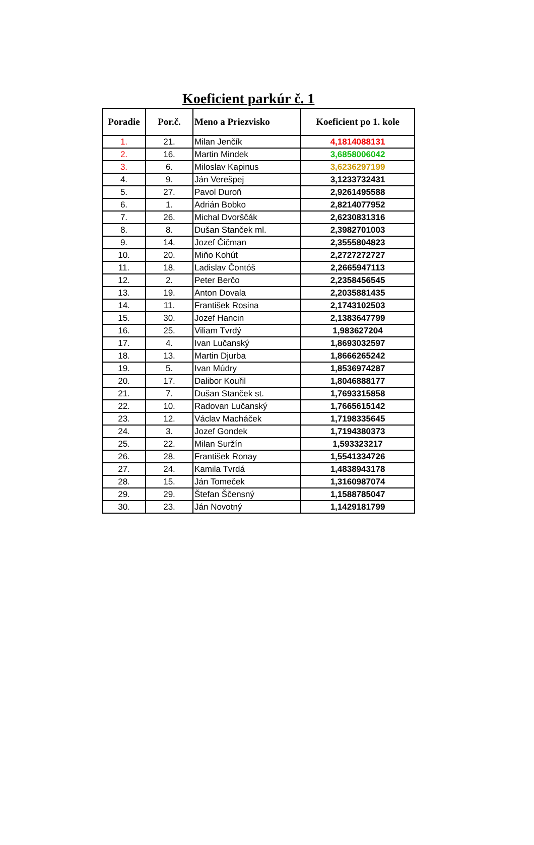Koeficient parkúr č. 1
| Poradie | Por.č. | Meno a Priezvisko | Koeficient po 1. kole |
| --- | --- | --- | --- |
| 1. | 21. | Milan Jenčík | 4,1814088131 |
| 2. | 16. | Martin Mindek | 3,6858006042 |
| 3. | 6. | Miloslav Kapinus | 3,6236297199 |
| 4. | 9. | Ján Verešpej | 3,1233732431 |
| 5. | 27. | Pavol Duroň | 2,9261495588 |
| 6. | 1. | Adrián Bobko | 2,8214077952 |
| 7. | 26. | Michal Dvorščák | 2,6230831316 |
| 8. | 8. | Dušan Stanček ml. | 2,3982701003 |
| 9. | 14. | Jozef Čičman | 2,3555804823 |
| 10. | 20. | Miňo Kohút | 2,2727272727 |
| 11. | 18. | Ladislav Čontóš | 2,2665947113 |
| 12. | 2. | Peter Berčo | 2,2358456545 |
| 13. | 19. | Anton Dovala | 2,2035881435 |
| 14. | 11. | František Rosina | 2,1743102503 |
| 15. | 30. | Jozef Hancin | 2,1383647799 |
| 16. | 25. | Viliam Tvrdý | 1,983627204 |
| 17. | 4. | Ivan Lučanský | 1,8693032597 |
| 18. | 13. | Martin Djurba | 1,8666265242 |
| 19. | 5. | Ivan Múdry | 1,8536974287 |
| 20. | 17. | Dalibor Kouřil | 1,8046888177 |
| 21. | 7. | Dušan Stanček st. | 1,7693315858 |
| 22. | 10. | Radovan Lučanský | 1,7665615142 |
| 23. | 12. | Václav Macháček | 1,7198335645 |
| 24. | 3. | Jozef Gondek | 1,7194380373 |
| 25. | 22. | Milan Suržín | 1,593323217 |
| 26. | 28. | František Ronay | 1,5541334726 |
| 27. | 24. | Kamila Tvrdá | 1,4838943178 |
| 28. | 15. | Ján Tomeček | 1,3160987074 |
| 29. | 29. | Štefan Ščensný | 1,1588785047 |
| 30. | 23. | Ján Novotný | 1,1429181799 |